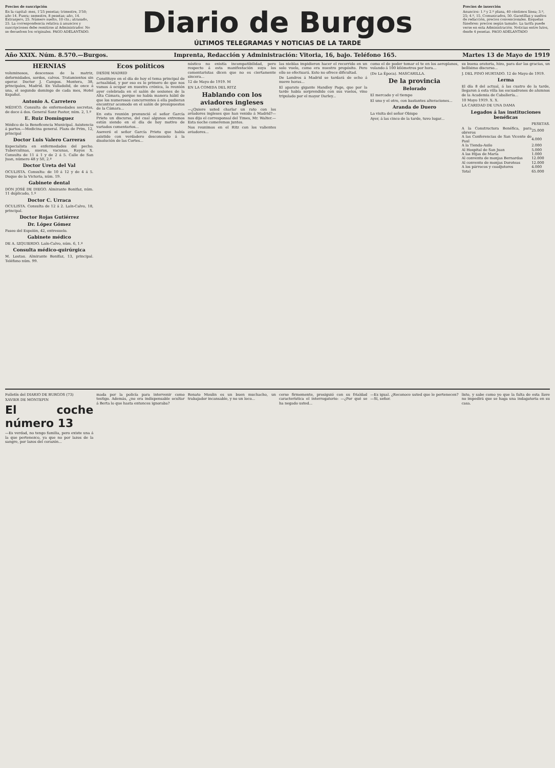Precios de suscripción
En la capital: mes, 1'25 pesetas; trimestre, 3'50; año 14. Fuera: semestre, 8 pesetas; año, 14. Extranjero, 25. Número suelto, 10 cts.; atrasado, 25. La correspondencia relativa á anuncios y suscripciones debe remitirse al Administrador. No se devuelven los originales. PAGO ADELANTADO.
Diario de Burgos
ÚLTIMOS TELEGRAMAS Y NOTICIAS DE LA TARDE
Precios de inserción
Anuncios: 1.ª y 2.ª plana, 40 céntimos línea; 3.ª, 25; 4.ª, 15. Comunicados, 50. Gacetillas y sueltos de redacción, precios convencionales. Esquelas fúnebres: precios según tamaño. La tarifa puede verse en esta Administración. Noticias entre lutos, desde 4 pesetas. PAGO ADELANTADO
Año XXIX. Núm. 8.570.—Burgos. Imprenta, Redacción y Administración: Vitoria, 16, bajo. Teléfono 165. Martes 13 de Mayo de 1919
HERNIAS
voluminosos, descensos de la matriz, deformidades, sordos, calvos. Tratamientos sin operar. Doctor J. Campos. Montera, 38, principales, Madrid. En Valladolid, de once á una, el segundo domingo de cada mes, Hotel Español.
Antonio A. Carretero
MÉDICO. Consulta de enfermedades secretas, de doce á dos. General Sanz Pastor, núm. 2, 1.º
E. Ruiz Domínguez
Médico de la Beneficencia Municipal. Asistencia á partos.—Medicina general. Plaza de Prim, 12, principal
Doctor Luis Valero Carreras
Especialista en enfermedades del pecho. Tuberculinas, sueros, vacunas, Rayos X. Consulta de 11 á 1 y de 2 á 5. Calle de San Juan, número 48 y 50, 2.º
Doctor Ureta del Val
OCULISTA. Consulta: de 10 á 12 y de 4 á 5. Duque de la Victoria, núm. 19.
Gabinete dental
DON JOSÉ DE DIEGO. Almirante Bonifaz, núm. 11 duplicado, 1.º
Doctor C. Urraca
OCULISTA. Consulta de 12 á 2. Laín-Calvo, 18, principal.
Doctor Rojas Gutiérrez
Dr. López Gómez
Paseo del Espolón, 42, entresuelo.
Gabinete médico
DE A. IZQUIERDO. Laín-Calvo, núm. 6, 1.º
Consulta médico-quirúrgica
M. Lostau. Almirante Bonifaz, 13, principal. Teléfono núm. 99.
Ecos políticos
DESDE MADRID
Constituye en el día de hoy el tema principal de actualidad, y por eso es lo primero de que nos vamos á ocupar en nuestra crónica, la reunión ayer celebrada en el salón de sesiones de la Alta Cámara, porque no había manera hábil de que los numerosos concurrentes á ella pudieran encontrar acomodo en el salón de presupuestos de la Cámara...
En esta reunión pronunció el señor García Prieto un discurso, del cual algunos extremos están siendo en el día de hoy motivo de variados comentarios...
Aseveró el señor García Prieto que había asistido con verdadero desconsuelo á la disolución de las Cortes...
nóstico no existía incompatibilidad, pero respecto á esta manifestación suya los comentaristas dicen que no es ciertamente sincera...
12 de Mayo de 1919. M
EN LA COMIDA DEL RITZ
Hablando con los aviadores ingleses
—¿Quiere usted charlar un rato con los aviadores ingleses que han venido á Madrid?—nos dijo el corresponsal del Times, Mr. Walter.—Esta noche comeremos juntos.
Nos reunimos en el Ritz con los valientes aviadores...
las nieblas impidieron hacer el recorrido en un solo vuelo, como era nuestro propósito. Pero ello se efectuará. Esto no ofrece dificultad.
De Londres á Madrid se tardará de ocho á nueve horas...
El aparato gigante Handley Page, que por la tarde había sorprendido con sus vuelos, vino tripulado por el mayor Darley...
como el de poder tomar el te en los aeroplanos, volando á 100 kilómetros por hora...
(De La Época). MASCARILLA.
De la provincia
Belorado
El mercado y el tiempo
El uno y el otro, con bastantes alteraciones...
Aranda de Duero
La visita del señor Obispo
Ayer, á las cinco de la tarde, tuvo lugar...
su buena oratoria, hizo, para dar las gracias, un bellísimo discurso...
J. DEL PINO HURTADO. 12 de Mayo de 1919.
Lerma
El día 8 del actual, á las cuatro de la tarde, llegaron á esta villa los escuadrones de alumnos de la Academia de Caballería...
10 Mayo 1919. X. X.
LA CARIDAD DE UNA DAMA
Legados á las instituciones benéficas
| | PESETAS. |
| A la Constructora Benéfica, para obreros | 25.000 |
| A las Conferencias de San Vicente de Paul | 4.000 |
| A la Tienda-Asilo | 2.000 |
| Al Hospital de San Juan | 5.000 |
| A las Hijas de María | 1.000 |
| Al convento de monjas Bernardas | 12.000 |
| Al convento de monjas Doroteas | 12.000 |
| A los párrocos y coadjutores | 4.000 |
| Total | 65.000 |
Folletín del DIARIO DE BURGOS (73)
XAVIER DE MONTEPIN
El coche número 13
—Es verdad, no tengo familia, pero existe una á la que pertenezco, ya que no por lazos de la sangre, por lazos del corazón...
mada por la policía para intervenir como testigo. Además, ¿no era indispensable ocultar á Berta lo que hasta entonces ignoraba?
Renato Moulin es un buen muchacho, un trabajador incansable, y no un loco...
cerse firmemente, prosiguió con su frialdad característica el interrogatorio: —¿Por qué se ha negado usted...
—Es igual. ¿Reconoce usted que le pertenecen? —Sí, señor.
listo, y sabe como yo que la falta de esta llave no impedirá que se haga una indagatoria en su casa.